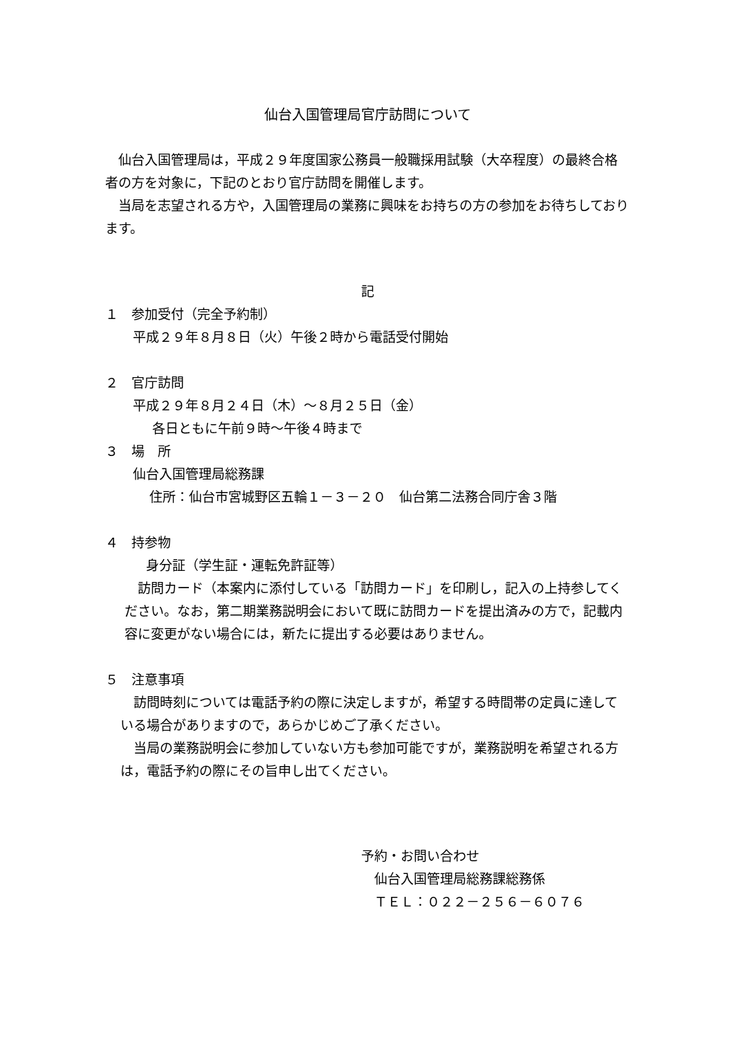仙台入国管理局官庁訪問について
　仙台入国管理局は，平成２９年度国家公務員一般職採用試験（大卒程度）の最終合格者の方を対象に，下記のとおり官庁訪問を開催します。
　当局を志望される方や，入国管理局の業務に興味をお持ちの方の参加をお待ちしております。
記
１　参加受付（完全予約制）
平成２９年８月８日（火）午後２時から電話受付開始
２　官庁訪問
平成２９年８月２４日（木）～８月２５日（金）
各日ともに午前９時～午後４時まで
３　場　所
仙台入国管理局総務課
住所：仙台市宮城野区五輪１－３－２０　仙台第二法務合同庁舎３階
４　持参物
　身分証（学生証・運転免許証等）
　訪問カード（本案内に添付している「訪問カード」を印刷し，記入の上持参してください。なお，第二期業務説明会において既に訪問カードを提出済みの方で，記載内容に変更がない場合には，新たに提出する必要はありません。
５　注意事項
　訪問時刻については電話予約の際に決定しますが，希望する時間帯の定員に達している場合がありますので，あらかじめご了承ください。
　当局の業務説明会に参加していない方も参加可能ですが，業務説明を希望される方は，電話予約の際にその旨申し出てください。
予約・お問い合わせ
　仙台入国管理局総務課総務係
　ＴＥＬ：０２２－２５６－６０７６